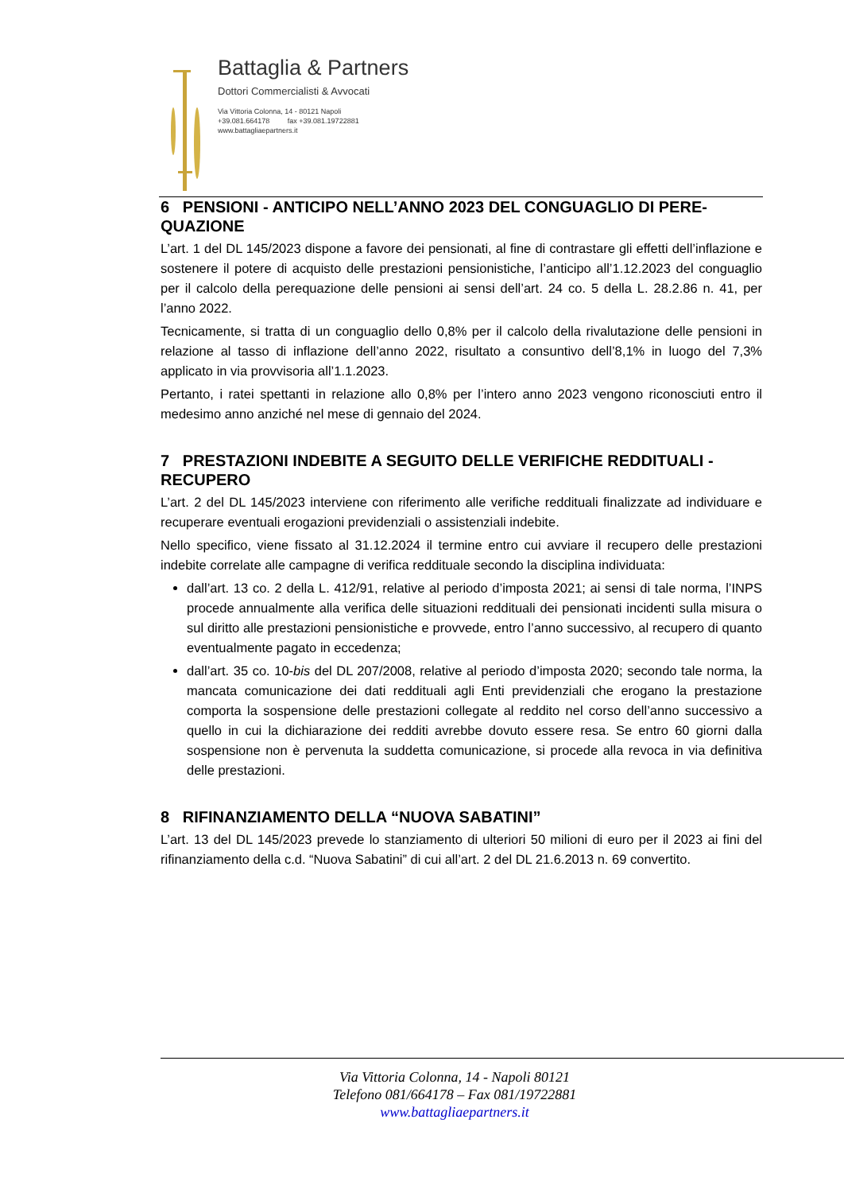Battaglia & Partners
Dottori Commercialisti & Avvocati
Via Vittoria Colonna, 14 - 80121 Napoli
+39.081.664178 fax +39.081.19722881
www.battagliaepartners.it
6 PENSIONI - ANTICIPO NELL’ANNO 2023 DEL CONGUAGLIO DI PERE-QUAZIONE
L’art. 1 del DL 145/2023 dispone a favore dei pensionati, al fine di contrastare gli effetti dell’inflazione e sostenere il potere di acquisto delle prestazioni pensionistiche, l’anticipo all’1.12.2023 del conguaglio per il calcolo della perequazione delle pensioni ai sensi dell’art. 24 co. 5 della L. 28.2.86 n. 41, per l’anno 2022.
Tecnicamente, si tratta di un conguaglio dello 0,8% per il calcolo della rivalutazione delle pensioni in relazione al tasso di inflazione dell’anno 2022, risultato a consuntivo dell’8,1% in luogo del 7,3% applicato in via provvisoria all’1.1.2023.
Pertanto, i ratei spettanti in relazione allo 0,8% per l’intero anno 2023 vengono riconosciuti entro il medesimo anno anziché nel mese di gennaio del 2024.
7 PRESTAZIONI INDEBITE A SEGUITO DELLE VERIFICHE REDDITUALI - RECUPERO
L’art. 2 del DL 145/2023 interviene con riferimento alle verifiche reddituali finalizzate ad individuare e recuperare eventuali erogazioni previdenziali o assistenziali indebite.
Nello specifico, viene fissato al 31.12.2024 il termine entro cui avviare il recupero delle prestazioni indebite correlate alle campagne di verifica reddituale secondo la disciplina individuata:
dall’art. 13 co. 2 della L. 412/91, relative al periodo d’imposta 2021; ai sensi di tale norma, l’INPS procede annualmente alla verifica delle situazioni reddituali dei pensionati incidenti sulla misura o sul diritto alle prestazioni pensionistiche e provvede, entro l’anno successivo, al recupero di quanto eventualmente pagato in eccedenza;
dall’art. 35 co. 10-bis del DL 207/2008, relative al periodo d’imposta 2020; secondo tale norma, la mancata comunicazione dei dati reddituali agli Enti previdenziali che erogano la prestazione comporta la sospensione delle prestazioni collegate al reddito nel corso dell’anno successivo a quello in cui la dichiarazione dei redditi avrebbe dovuto essere resa. Se entro 60 giorni dalla sospensione non è pervenuta la suddetta comunicazione, si procede alla revoca in via definitiva delle prestazioni.
8 RIFINANZIAMENTO DELLA “NUOVA SABATINI”
L’art. 13 del DL 145/2023 prevede lo stanziamento di ulteriori 50 milioni di euro per il 2023 ai fini del rifinanziamento della c.d. “Nuova Sabatini” di cui all’art. 2 del DL 21.6.2013 n. 69 convertito.
Via Vittoria Colonna, 14 - Napoli 80121
Telefono 081/664178 – Fax 081/19722881
www.battagliaepartners.it